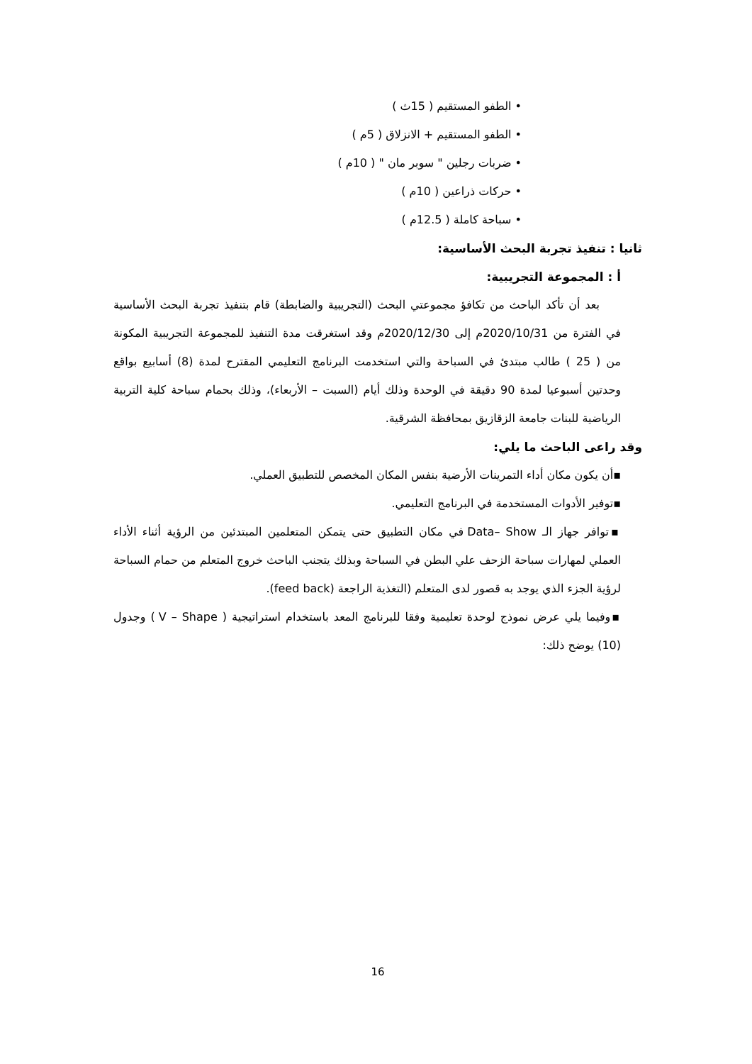• الطفو المستقيم ( 15ث )
• الطفو المستقيم + الانزلاق ( 5م )
• ضربات رجلين " سوبر مان " ( 10م )
• حركات ذراعين ( 10م )
• سباحة كاملة ( 12.5م )
ثانيا : تنفيذ تجربة البحث الأساسية:
أ : المجموعة التجريبية:
بعد أن تأكد الباحث من تكافؤ مجموعتي البحث (التجريبية والضابطة) قام بتنفيذ تجربة البحث الأساسية في الفترة من 2020/10/31م إلى 2020/12/30م وقد استغرقت مدة التنفيذ للمجموعة التجريبية المكونة من ( 25 ) طالب مبتدئ في السباحة والتي استخدمت البرنامج التعليمي المقترح لمدة (8) أسابيع بواقع وحدتين أسبوعيا لمدة 90 دقيقة في الوحدة وذلك أيام (السبت – الأربعاء)، وذلك بحمام سباحة كلية التربية الرياضية للبنات جامعة الزقازيق بمحافظة الشرقية.
وقد راعى الباحث ما يلي:
▪أن يكون مكان أداء التمرينات الأرضية بنفس المكان المخصص للتطبيق العملي.
▪توفير الأدوات المستخدمة في البرنامج التعليمي.
▪توافر جهاز الـ Data– Show في مكان التطبيق حتى يتمكن المتعلمين المبتدئين من الرؤية أثناء الأداء العملي لمهارات سباحة الزحف علي البطن في السباحة وبذلك يتجنب الباحث خروج المتعلم من حمام السباحة لرؤية الجزء الذي يوجد به قصور لدى المتعلم (التغذية الراجعة (feed back).
▪وفيما يلي عرض نموذج لوحدة تعليمية وفقا للبرنامج المعد باستخدام استراتيجية ( V – Shape ) وجدول (10) يوضح ذلك:
16